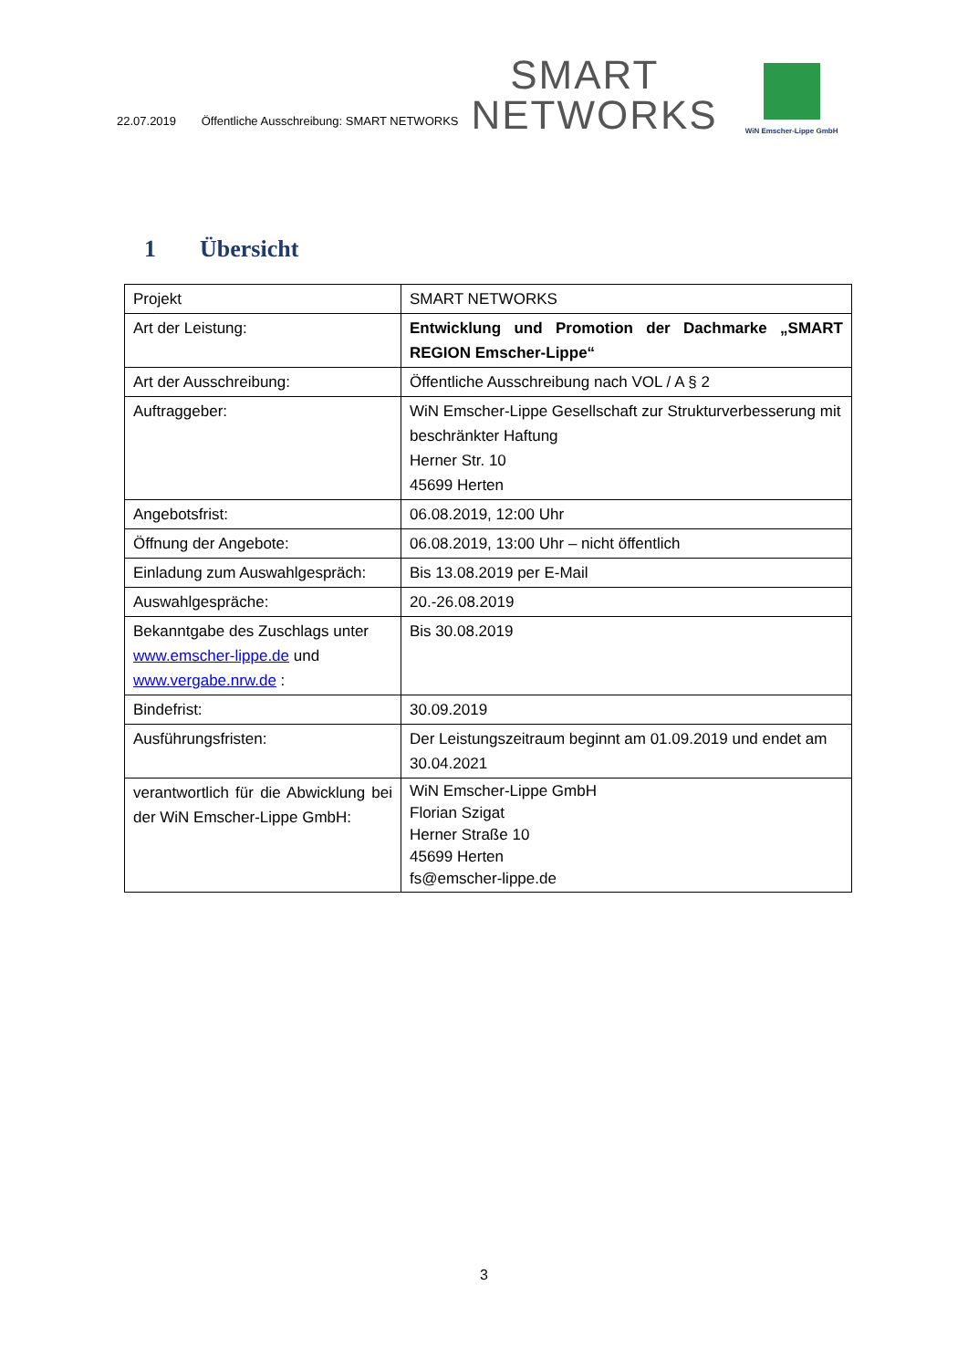22.07.2019 Öffentliche Ausschreibung: SMART NETWORKS
SMART
NETWORKS
WiN Emscher-Lippe GmbH
1 Übersicht
| Projekt | SMART NETWORKS |
| Art der Leistung: | Entwicklung und Promotion der Dachmarke „SMART REGION Emscher-Lippe“ |
| Art der Ausschreibung: | Öffentliche Ausschreibung nach VOL / A § 2 |
| Auftraggeber: | WiN Emscher-Lippe Gesellschaft zur Strukturverbesserung mit beschränkter Haftung Herner Str. 10 45699 Herten |
| Angebotsfrist: | 06.08.2019, 12:00 Uhr |
| Öffnung der Angebote: | 06.08.2019, 13:00 Uhr – nicht öffentlich |
| Einladung zum Auswahlgespräch: | Bis 13.08.2019 per E-Mail |
| Auswahlgespräche: | 20.-26.08.2019 |
| Bekanntgabe des Zuschlags unter www.emscher-lippe.de und www.vergabe.nrw.de : | Bis 30.08.2019 |
| Bindefrist: | 30.09.2019 |
| Ausführungsfristen: | Der Leistungszeitraum beginnt am 01.09.2019 und endet am 30.04.2021 |
| verantwortlich für die Abwicklung bei der WiN Emscher-Lippe GmbH: | WiN Emscher-Lippe GmbH Florian Szigat Herner Straße 10 45699 Herten fs@emscher-lippe.de |
3